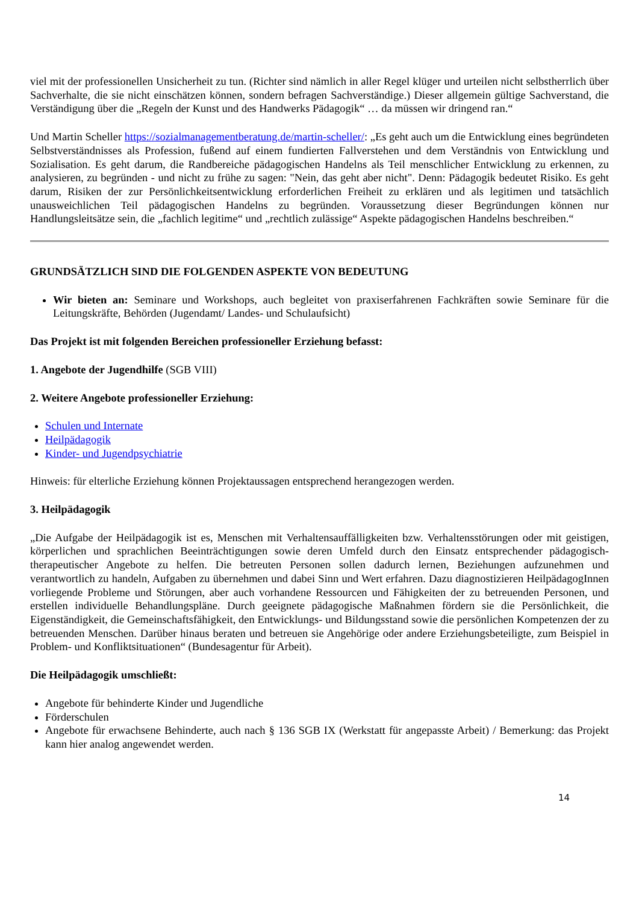viel mit der professionellen Unsicherheit zu tun. (Richter sind nämlich in aller Regel klüger und urteilen nicht selbstherrlich über Sachverhalte, die sie nicht einschätzen können, sondern befragen Sachverständige.) Dieser allgemein gültige Sachverstand, die Verständigung über die „Regeln der Kunst und des Handwerks Pädagogik“ … da müssen wir dringend ran.“
Und Martin Scheller https://sozialmanagementberatung.de/martin-scheller/: „Es geht auch um die Entwicklung eines begründeten Selbstverständnisses als Profession, fußend auf einem fundierten Fallverstehen und dem Verständnis von Entwicklung und Sozialisation. Es geht darum, die Randbereiche pädagogischen Handelns als Teil menschlicher Entwicklung zu erkennen, zu analysieren, zu begründen - und nicht zu frühe zu sagen: "Nein, das geht aber nicht". Denn: Pädagogik bedeutet Risiko. Es geht darum, Risiken der zur Persönlichkeitsentwicklung erforderlichen Freiheit zu erklären und als legitimen und tatsächlich unausweichlichen Teil pädagogischen Handelns zu begründen. Voraussetzung dieser Begründungen können nur Handlungsleitsätze sein, die „fachlich legitime“ und „rechtlich zulässige“ Aspekte pädagogischen Handelns beschreiben.“
GRUNDSÄTZLICH SIND DIE FOLGENDEN ASPEKTE VON BEDEUTUNG
Wir bieten an: Seminare und Workshops, auch begleitet von praxiserfahrenen Fachkräften sowie Seminare für die Leitungskräfte, Behörden (Jugendamt/ Landes- und Schulaufsicht)
Das Projekt ist mit folgenden Bereichen professioneller Erziehung befasst:
1. Angebote der Jugendhilfe (SGB VIII)
2. Weitere Angebote professioneller Erziehung:
Schulen und Internate
Heilpädagogik
Kinder- und Jugendpsychiatrie
Hinweis: für elterliche Erziehung können Projektaussagen entsprechend herangezogen werden.
3. Heilpädagogik
„Die Aufgabe der Heilpädagogik ist es, Menschen mit Verhaltensauffälligkeiten bzw. Verhaltensstörungen oder mit geistigen, körperlichen und sprachlichen Beeinträchtigungen sowie deren Umfeld durch den Einsatz entsprechender pädagogisch-therapeutischer Angebote zu helfen. Die betreuten Personen sollen dadurch lernen, Beziehungen aufzunehmen und verantwortlich zu handeln, Aufgaben zu übernehmen und dabei Sinn und Wert erfahren. Dazu diagnostizieren HeilpädagogInnen vorliegende Probleme und Störungen, aber auch vorhandene Ressourcen und Fähigkeiten der zu betreuenden Personen, und erstellen individuelle Behandlungspläne. Durch geeignete pädagogische Maßnahmen fördern sie die Persönlichkeit, die Eigenständigkeit, die Gemeinschaftsfähigkeit, den Entwicklungs- und Bildungsstand sowie die persönlichen Kompetenzen der zu betreuenden Menschen. Darüber hinaus beraten und betreuen sie Angehörige oder andere Erziehungsbeteiligte, zum Beispiel in Problem- und Konfliktsituationen“ (Bundesagentur für Arbeit).
Die Heilpädagogik umschließt:
Angebote für behinderte Kinder und Jugendliche
Förderschulen
Angebote für erwachsene Behinderte, auch nach § 136 SGB IX (Werkstatt für angepasste Arbeit) / Bemerkung: das Projekt kann hier analog angewendet werden.
14